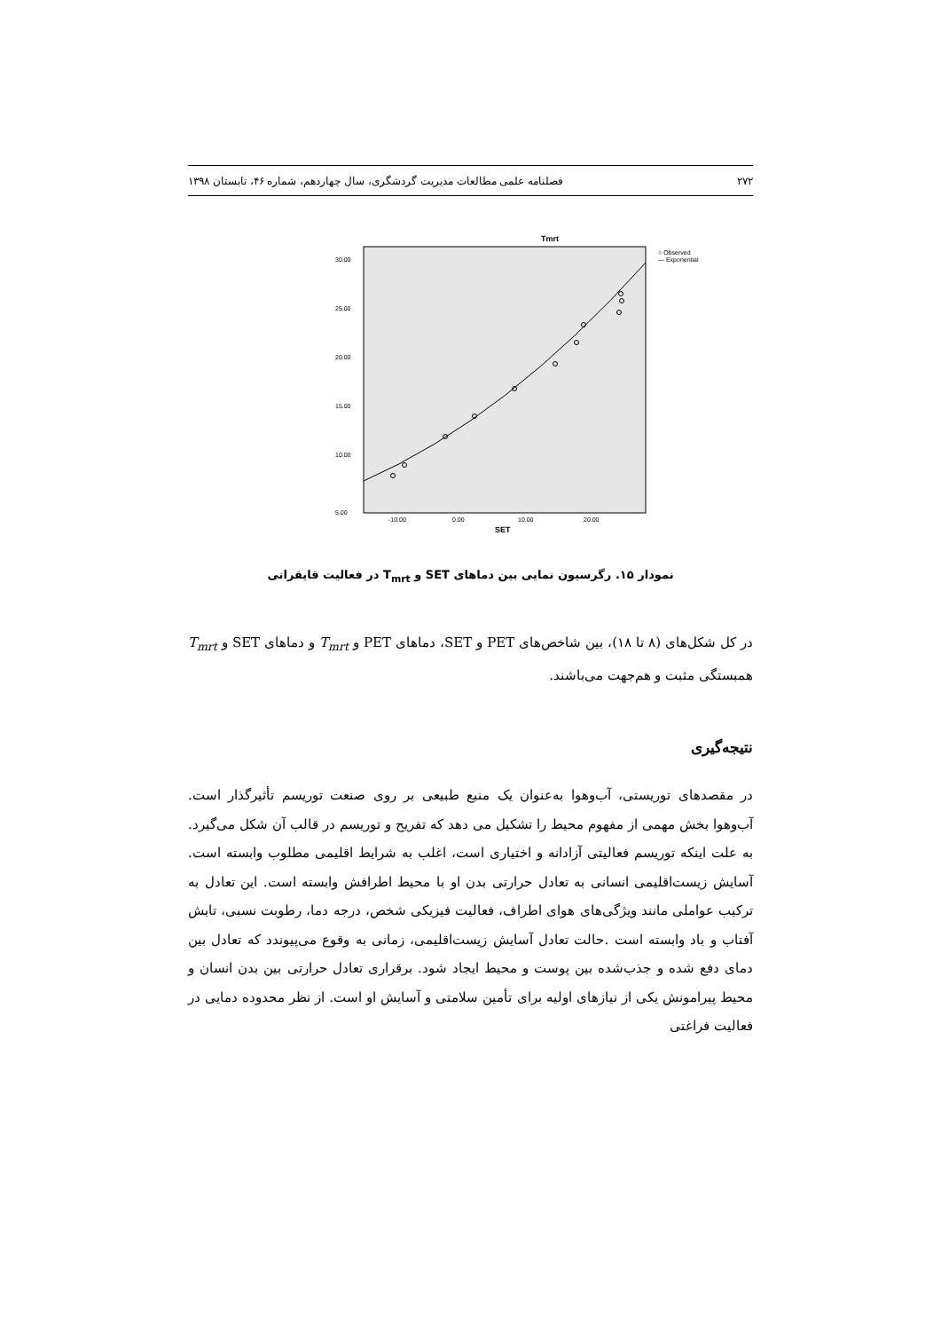۲۷۲ فصلنامه علمی مطالعات مدیریت گردشگری، سال چهاردهم، شماره ۴۶، تابستان ۱۳۹۸
Tmrt
30.00
25.00
20.00
15.00
10.00
5.00
-10.00
0.00
10.00
20.00
SET
○ Observed
— Exponential
نمودار ۱۵. رگرسیون نمایی بین دماهای SET و T<sub>mrt</sub> در فعالیت قایقرانی
در کل شکل‌های (۸ تا ۱۸)، بین شاخص‌های PET و SET، دماهای PET و T<sub>mrt</sub> و دماهای SET و T<sub>mrt</sub> همبستگی مثبت و هم‌جهت می‌باشند.
نتیجه‌گیری
در مقصدهای توریستی، آب‌وهوا به‌عنوان یک منبع طبیعی بر روی صنعت توریسم تأثیرگذار است. آب‌وهوا بخش مهمی از مفهوم محیط را تشکیل می دهد که تفریح و توریسم در قالب آن شکل می‌گیرد. به علت اینکه توریسم فعالیتی آزادانه و اختیاری است، اغلب به شرایط اقلیمی مطلوب وابسته است. آسایش زیست‌اقلیمی انسانی به تعادل حرارتی بدن او با محیط اطرافش وابسته است. این تعادل به ترکیب عواملی مانند ویژگی‌های هوای اطراف، فعالیت فیزیکی شخص، درجه دما، رطوبت نسبی، تابش آفتاب و باد وابسته است .حالت تعادل آسایش زیست‌اقلیمی، زمانی به وقوع می‌پیوندد که تعادل بین دمای دفع شده و جذب‌شده بین پوست و محیط ایجاد شود. برقراری تعادل حرارتی بین بدن انسان و محیط پیرامونش یکی از نیازهای اولیه برای تأمین سلامتی و آسایش او است. از نظر محدوده دمایی در فعالیت فراغتی